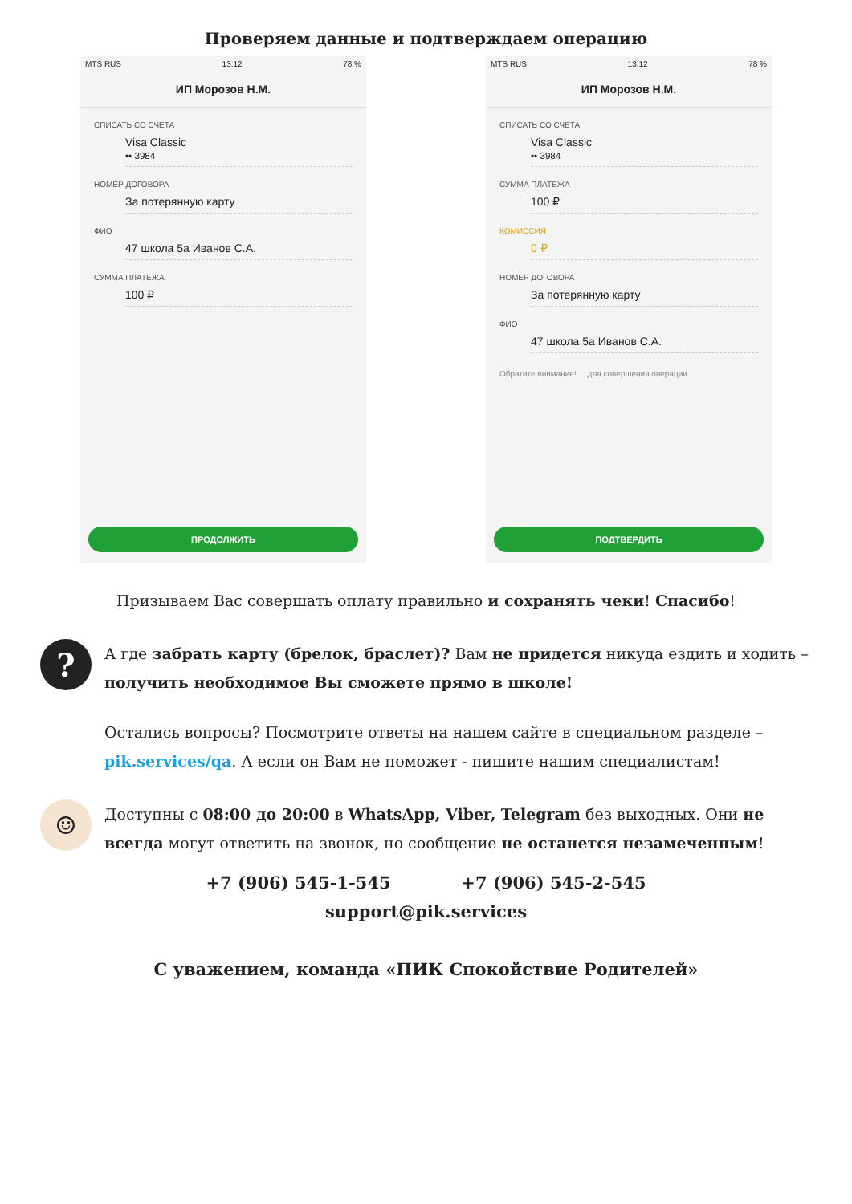Проверяем данные и подтверждаем операцию
MTS RUS 13:12 78 %
ИП Морозов Н.М.
СПИСАТЬ СО СЧЕТА
Visa Classic
•• 3984
НОМЕР ДОГОВОРА
За потерянную карту
ФИО
47 школа 5а Иванов С.А.
СУММА ПЛАТЕЖА
100 ₽
ПРОДОЛЖИТЬ
MTS RUS 13:12 78 %
ИП Морозов Н.М.
СПИСАТЬ СО СЧЕТА
Visa Classic
•• 3984
СУММА ПЛАТЕЖА
100 ₽
КОМИССИЯ
0 ₽
НОМЕР ДОГОВОРА
За потерянную карту
ФИО
47 школа 5а Иванов С.А.
Обратите внимание! ... для совершения операции ...
ПОДТВЕРДИТЬ
Призываем Вас совершать оплату правильно и сохранять чеки! Спасибо!
?
А где забрать карту (брелок, браслет)? Вам не придется никуда ездить и ходить – получить необходимое Вы сможете прямо в школе!
Остались вопросы? Посмотрите ответы на нашем сайте в специальном разделе – pik.services/qa. А если он Вам не поможет - пишите нашим специалистам!
☺
Доступны с 08:00 до 20:00 в WhatsApp, Viber, Telegram без выходных. Они не всегда могут ответить на звонок, но сообщение не останется незамеченным!
+7 (906) 545-1-545 +7 (906) 545-2-545
support@pik.services
С уважением, команда «ПИК Спокойствие Родителей»